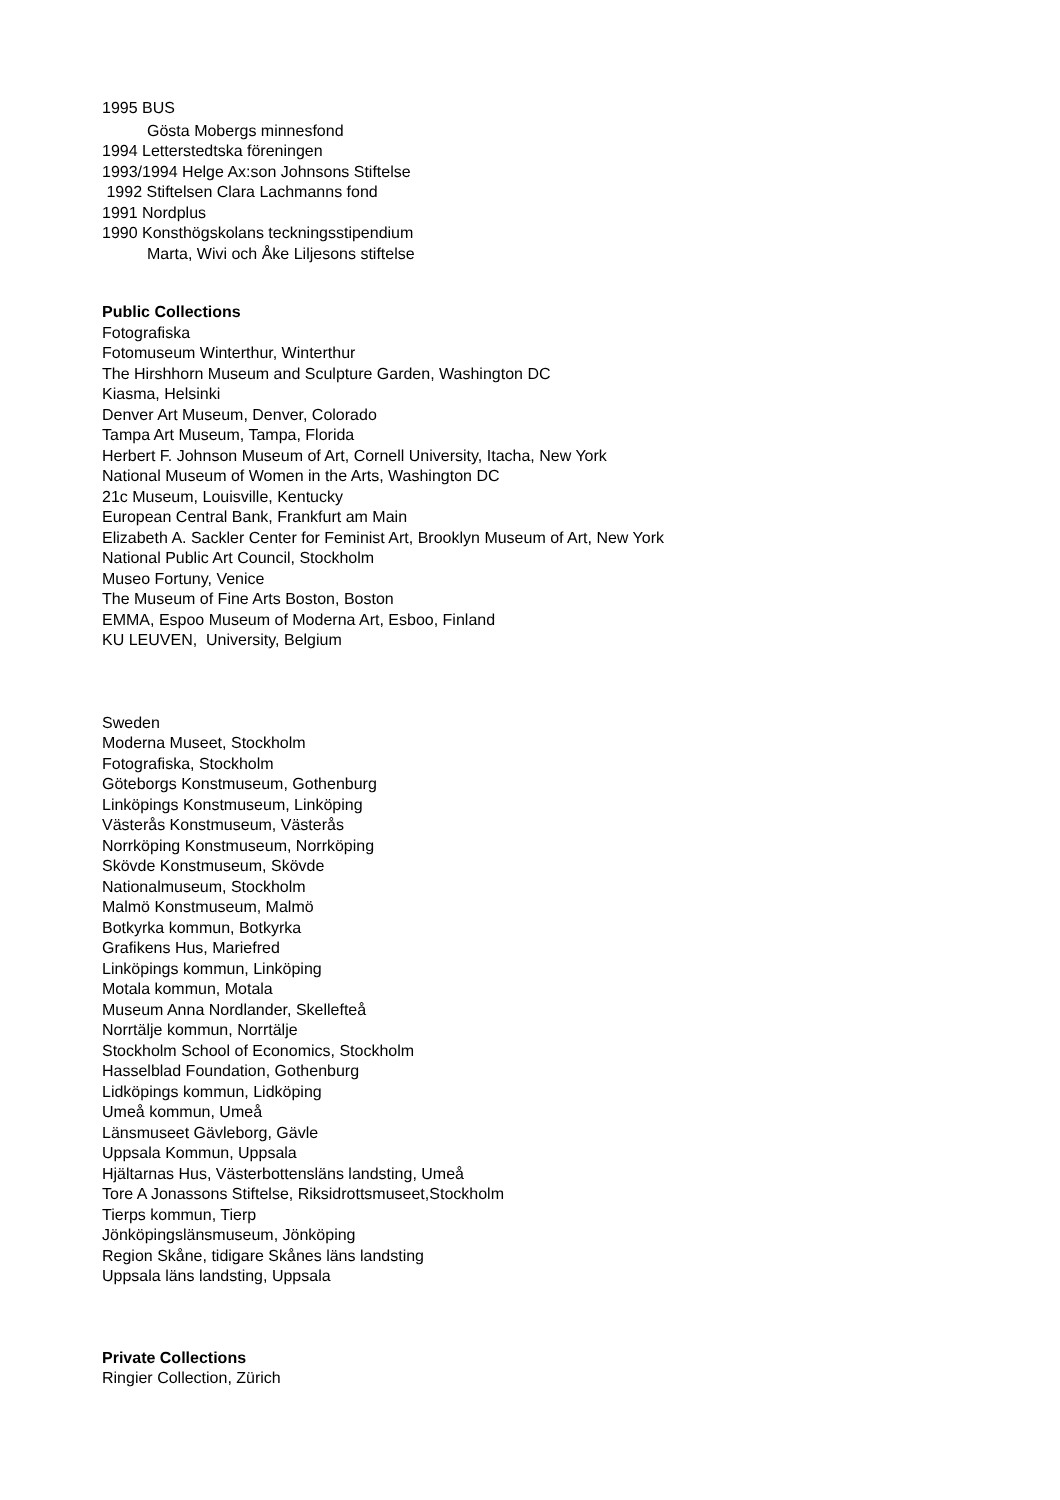1995 BUS
Gösta Mobergs minnesfond
1994 Letterstedtska föreningen
1993/1994 Helge Ax:son Johnsons Stiftelse
1992 Stiftelsen Clara Lachmanns fond
1991 Nordplus
1990 Konsthögskolans teckningsstipendium
Marta, Wivi och Åke Liljesons stiftelse
Public Collections
Fotografiska
Fotomuseum Winterthur, Winterthur
The Hirshhorn Museum and Sculpture Garden, Washington DC
Kiasma, Helsinki
Denver Art Museum, Denver, Colorado
Tampa Art Museum, Tampa, Florida
Herbert F. Johnson Museum of Art, Cornell University, Itacha, New York
National Museum of Women in the Arts, Washington DC
21c Museum, Louisville, Kentucky
European Central Bank, Frankfurt am Main
Elizabeth A. Sackler Center for Feminist Art, Brooklyn Museum of Art, New York
National Public Art Council, Stockholm
Museo Fortuny, Venice
The Museum of Fine Arts Boston, Boston
EMMA, Espoo Museum of Moderna Art, Esboo, Finland
KU LEUVEN, University, Belgium
Sweden
Moderna Museet, Stockholm
Fotografiska, Stockholm
Göteborgs Konstmuseum, Gothenburg
Linköpings Konstmuseum, Linköping
Västerås Konstmuseum, Västerås
Norrköping Konstmuseum, Norrköping
Skövde Konstmuseum, Skövde
Nationalmuseum, Stockholm
Malmö Konstmuseum, Malmö
Botkyrka kommun, Botkyrka
Grafikens Hus, Mariefred
Linköpings kommun, Linköping
Motala kommun, Motala
Museum Anna Nordlander, Skellefteå
Norrtälje kommun, Norrtälje
Stockholm School of Economics, Stockholm
Hasselblad Foundation, Gothenburg
Lidköpings kommun, Lidköping
Umeå kommun, Umeå
Länsmuseet Gävleborg, Gävle
Uppsala Kommun, Uppsala
Hjältarnas Hus, Västerbottensläns landsting, Umeå
Tore A Jonassons Stiftelse, Riksidrottsmuseet,Stockholm
Tierps kommun, Tierp
Jönköpingslänsmuseum, Jönköping
Region Skåne, tidigare Skånes läns landsting
Uppsala läns landsting, Uppsala
Private Collections
Ringier Collection, Zürich